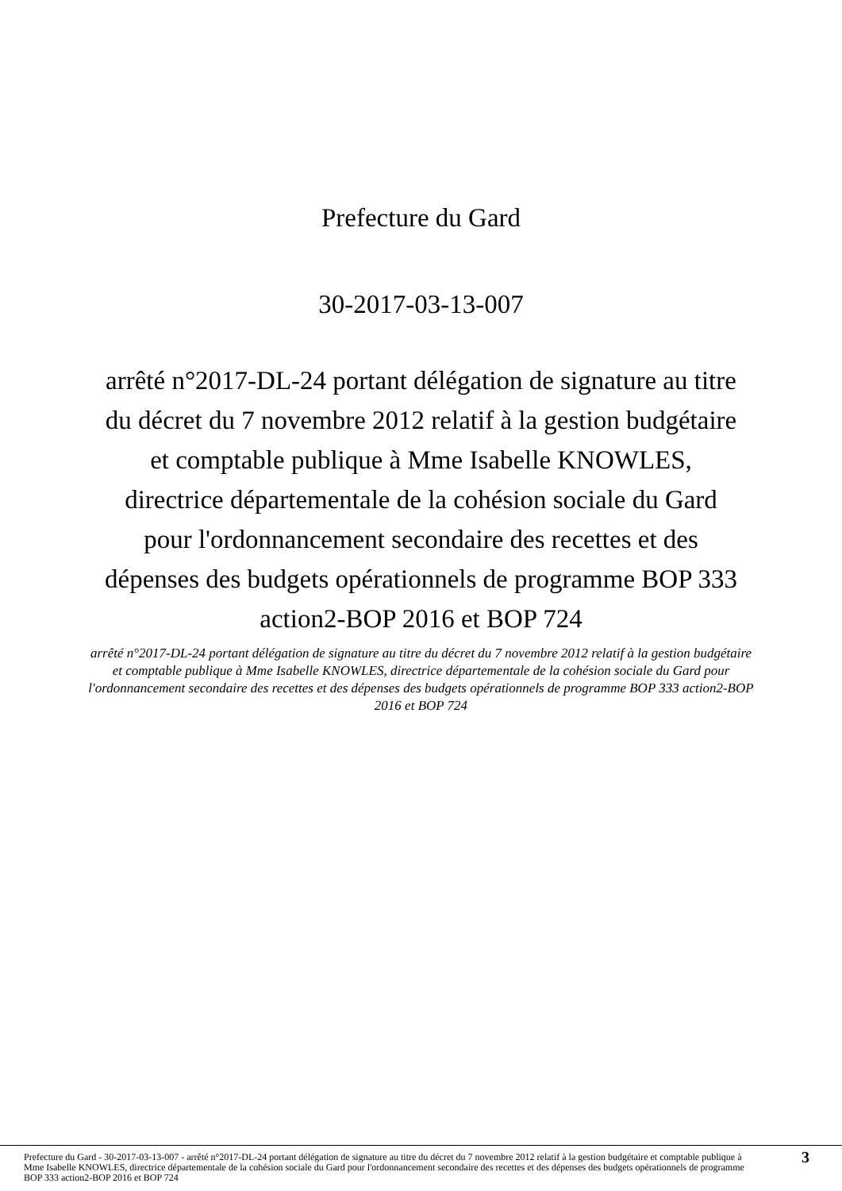Prefecture du Gard
30-2017-03-13-007
arrêté n°2017-DL-24 portant délégation de signature au titre du décret du 7 novembre 2012 relatif à la gestion budgétaire et comptable publique à Mme Isabelle KNOWLES, directrice départementale de la cohésion sociale du Gard pour l'ordonnancement secondaire des recettes et des dépenses des budgets opérationnels de programme BOP 333 action2-BOP 2016 et BOP 724
arrêté n°2017-DL-24 portant délégation de signature au titre du décret du 7 novembre 2012 relatif à la gestion budgétaire et comptable publique à Mme Isabelle KNOWLES, directrice départementale de la cohésion sociale du Gard pour l'ordonnancement secondaire des recettes et des dépenses des budgets opérationnels de programme BOP 333 action2-BOP 2016 et BOP 724
Prefecture du Gard - 30-2017-03-13-007 - arrêté n°2017-DL-24 portant délégation de signature au titre du décret du 7 novembre 2012 relatif à la gestion budgétaire et comptable publique à Mme Isabelle KNOWLES, directrice départementale de la cohésion sociale du Gard pour l'ordonnancement secondaire des recettes et des dépenses des budgets opérationnels de programme BOP 333 action2-BOP 2016 et BOP 724
3